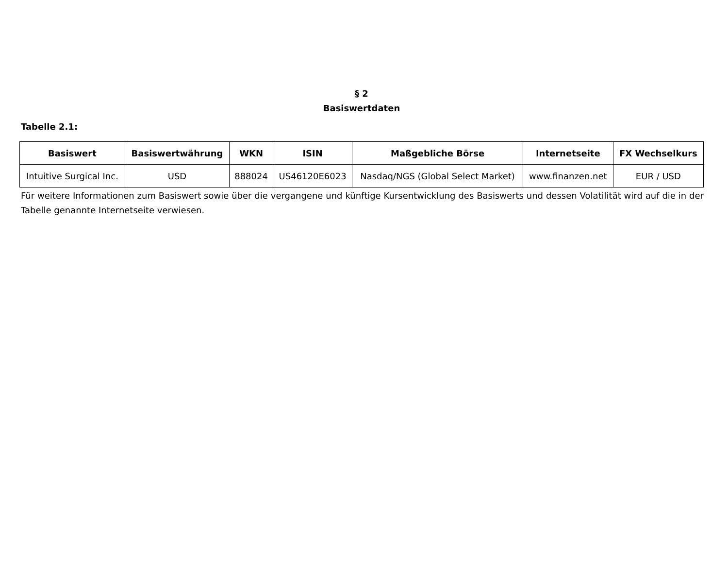§ 2
Basiswertdaten
Tabelle 2.1:
| Basiswert | Basiswertwährung | WKN | ISIN | Maßgebliche Börse | Internetseite | FX Wechselkurs |
| --- | --- | --- | --- | --- | --- | --- |
| Intuitive Surgical Inc. | USD | 888024 | US46120E6023 | Nasdaq/NGS (Global Select Market) | www.finanzen.net | EUR / USD |
Für weitere Informationen zum Basiswert sowie über die vergangene und künftige Kursentwicklung des Basiswerts und dessen Volatilität wird auf die in der Tabelle genannte Internetseite verwiesen.